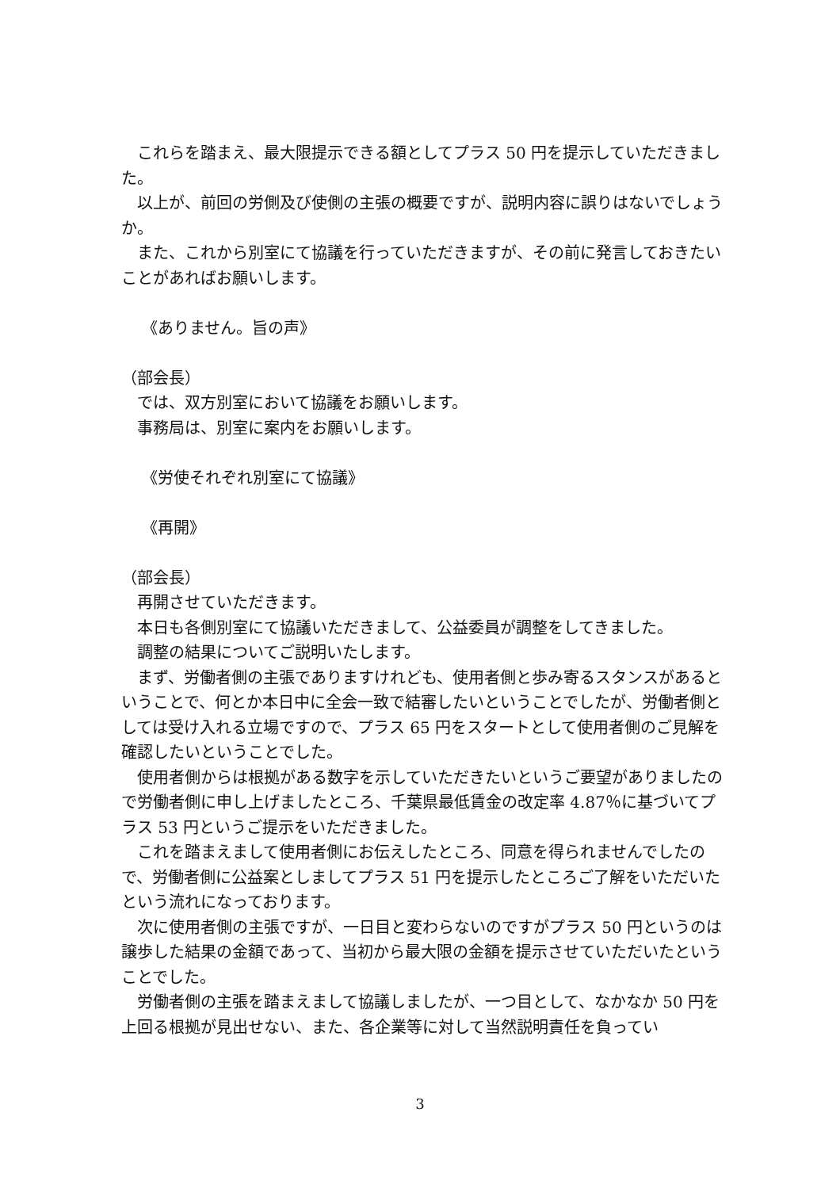これらを踏まえ、最大限提示できる額としてプラス 50 円を提示していただきました。
以上が、前回の労側及び使側の主張の概要ですが、説明内容に誤りはないでしょうか。
また、これから別室にて協議を行っていただきますが、その前に発言しておきたいことがあればお願いします。
《ありません。旨の声》
（部会長）
では、双方別室において協議をお願いします。
事務局は、別室に案内をお願いします。
《労使それぞれ別室にて協議》
《再開》
（部会長）
再開させていただきます。
本日も各側別室にて協議いただきまして、公益委員が調整をしてきました。
調整の結果についてご説明いたします。
まず、労働者側の主張でありますけれども、使用者側と歩み寄るスタンスがあるということで、何とか本日中に全会一致で結審したいということでしたが、労働者側としては受け入れる立場ですので、プラス 65 円をスタートとして使用者側のご見解を確認したいということでした。
使用者側からは根拠がある数字を示していただきたいというご要望がありましたので労働者側に申し上げましたところ、千葉県最低賃金の改定率 4.87％に基づいてプラス 53 円というご提示をいただきました。
これを踏まえまして使用者側にお伝えしたところ、同意を得られませんでしたので、労働者側に公益案としましてプラス 51 円を提示したところご了解をいただいたという流れになっております。
次に使用者側の主張ですが、一日目と変わらないのですがプラス 50 円というのは譲歩した結果の金額であって、当初から最大限の金額を提示させていただいたということでした。
労働者側の主張を踏まえまして協議しましたが、一つ目として、なかなか 50 円を上回る根拠が見出せない、また、各企業等に対して当然説明責任を負ってい
3